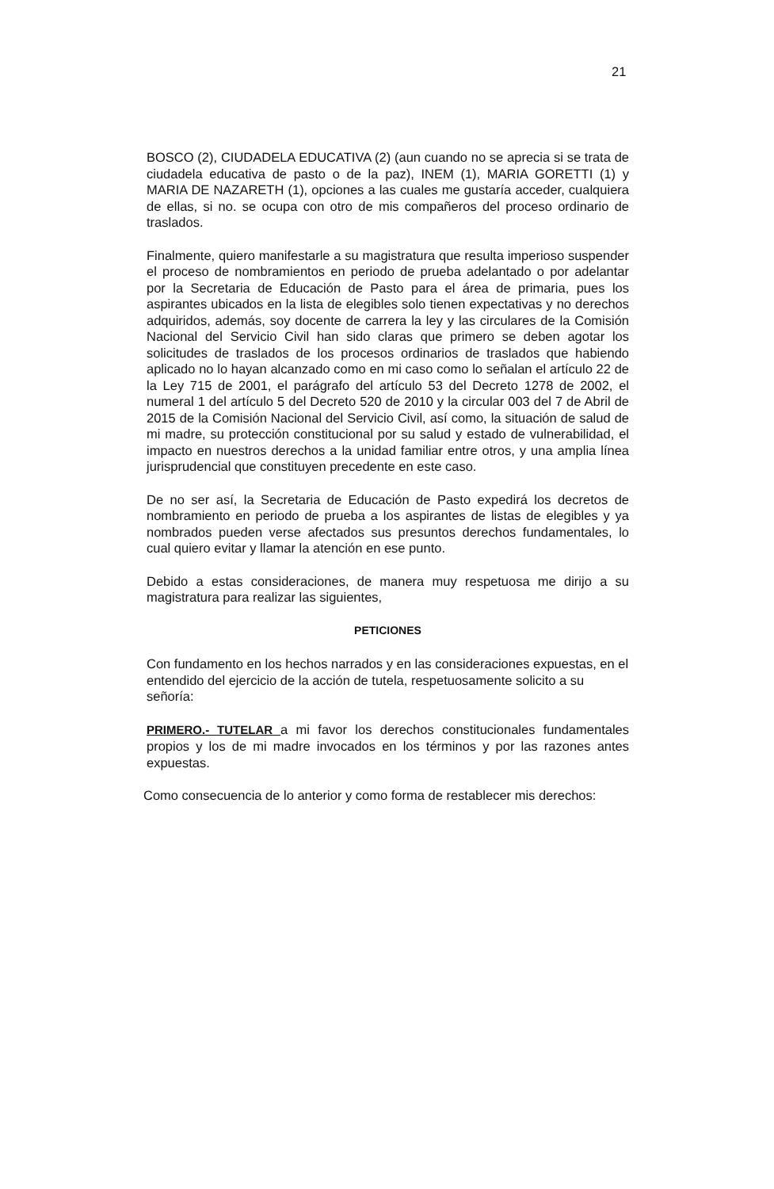21
BOSCO (2), CIUDADELA EDUCATIVA (2) (aun cuando no se aprecia si se trata de ciudadela educativa de pasto o de la paz), INEM (1), MARIA GORETTI (1) y MARIA DE NAZARETH (1), opciones a las cuales me gustaría acceder, cualquiera de ellas, si no. se ocupa con otro de mis compañeros del proceso ordinario de traslados.
Finalmente, quiero manifestarle a su magistratura que resulta imperioso suspender el proceso de nombramientos en periodo de prueba adelantado o por adelantar por la Secretaria de Educación de Pasto para el área de primaria, pues los aspirantes ubicados en la lista de elegibles solo tienen expectativas y no derechos adquiridos, además, soy docente de carrera la ley y las circulares de la Comisión Nacional del Servicio Civil han sido claras que primero se deben agotar los solicitudes de traslados de los procesos ordinarios de traslados que habiendo aplicado no lo hayan alcanzado como en mi caso como lo señalan el artículo 22 de la Ley 715 de 2001, el parágrafo del artículo 53 del Decreto 1278 de 2002, el numeral 1 del artículo 5 del Decreto 520 de 2010 y la circular 003 del 7 de Abril de 2015 de la Comisión Nacional del Servicio Civil, así como, la situación de salud de mi madre, su protección constitucional por su salud y estado de vulnerabilidad, el impacto en nuestros derechos a la unidad familiar entre otros, y una amplia línea jurisprudencial que constituyen precedente en este caso.
De no ser así, la Secretaria de Educación de Pasto expedirá los decretos de nombramiento en periodo de prueba a los aspirantes de listas de elegibles y ya nombrados pueden verse afectados sus presuntos derechos fundamentales, lo cual quiero evitar y llamar la atención en ese punto.
Debido a estas consideraciones, de manera muy respetuosa me dirijo a su magistratura para realizar las siguientes,
PETICIONES
Con fundamento en los hechos narrados y en las consideraciones expuestas, en el entendido del ejercicio de la acción de tutela, respetuosamente solicito a su señoría:
PRIMERO.- TUTELAR a mi favor los derechos constitucionales fundamentales propios y los de mi madre invocados en los términos y por las razones antes expuestas.
Como consecuencia de lo anterior y como forma de restablecer mis derechos: